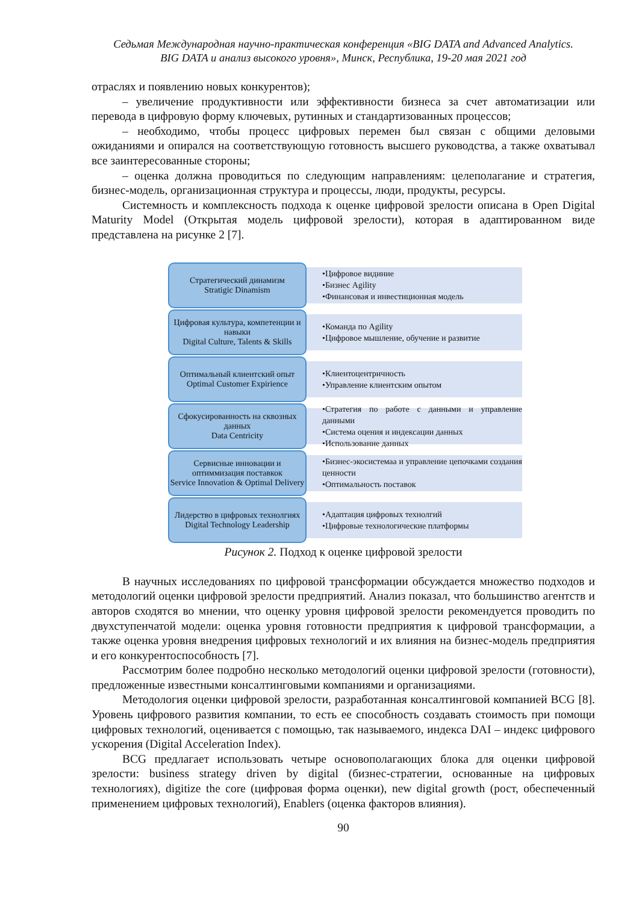Седьмая Международная научно-практическая конференция «BIG DATA and Advanced Analytics.
BIG DATA и анализ высокого уровня», Минск, Республика, 19-20 мая 2021 год
отраслях и появлению новых конкурентов);
– увеличение продуктивности или эффективности бизнеса за счет автоматизации или перевода в цифровую форму ключевых, рутинных и стандартизованных процессов;
– необходимо, чтобы процесс цифровых перемен был связан с общими деловыми ожиданиями и опирался на соответствующую готовность высшего руководства, а также охватывал все заинтересованные стороны;
– оценка должна проводиться по следующим направлениям: целеполагание и стратегия, бизнес-модель, организационная структура и процессы, люди, продукты, ресурсы.
Системность и комплексность подхода к оценке цифровой зрелости описана в Open Digital Maturity Model (Открытая модель цифровой зрелости), которая в адаптированном виде представлена на рисунке 2 [7].
Стратегический динамизм
Stratigic Dinamism
•Цифровое видиние
•Бизнес Agility
•Финансовая и инвестиционная модель
Цифровая культура, компетенции и навыки
Digital Culture, Talents & Skills
•Команда по Agility
•Цифровое мышление, обучение и развитие
Оптимальный клиентский опыт
Optimal Customer Expirience
•Клиентоцентричность
•Управление клиентским опытом
Сфокусированность на сквозных данных
Data Centricity
•Стратегия по работе с данными и управление данными
•Система оцения и индексации данных
•Использование данных
Сервисные инновации и оптиммизация поставкок
Service Innovation & Optimal Delivery
•Бизнес-экосистемаа и управление цепочками создания ценности
•Оптимальность поставок
Лидерство в цифровых технолгиях
Digital Technology Leadership
•Адаптация цифровых технолгий
•Цифровые технологические платформы
Рисунок 2. Подход к оценке цифровой зрелости
В научных исследованиях по цифровой трансформации обсуждается множество подходов и методологий оценки цифровой зрелости предприятий. Анализ показал, что большинство агентств и авторов сходятся во мнении, что оценку уровня цифровой зрелости рекомендуется проводить по двухступенчатой модели: оценка уровня готовности предприятия к цифровой трансформации, а также оценка уровня внедрения цифровых технологий и их влияния на бизнес-модель предприятия и его конкурентоспособность [7].
Рассмотрим более подробно несколько методологий оценки цифровой зрелости (готовности), предложенные известными консалтинговыми компаниями и организациями.
Методология оценки цифровой зрелости, разработанная консалтинговой компанией BCG [8]. Уровень цифрового развития компании, то есть ее способность создавать стоимость при помощи цифровых технологий, оценивается с помощью, так называемого, индекса DAI – индекс цифрового ускорения (Digital Acceleration Index).
BCG предлагает использовать четыре основополагающих блока для оценки цифровой зрелости: business strategy driven by digital (бизнес-стратегии, основанные на цифровых технологиях), digitize the core (цифровая форма оценки), new digital growth (рост, обеспеченный применением цифровых технологий), Enablers (оценка факторов влияния).
90